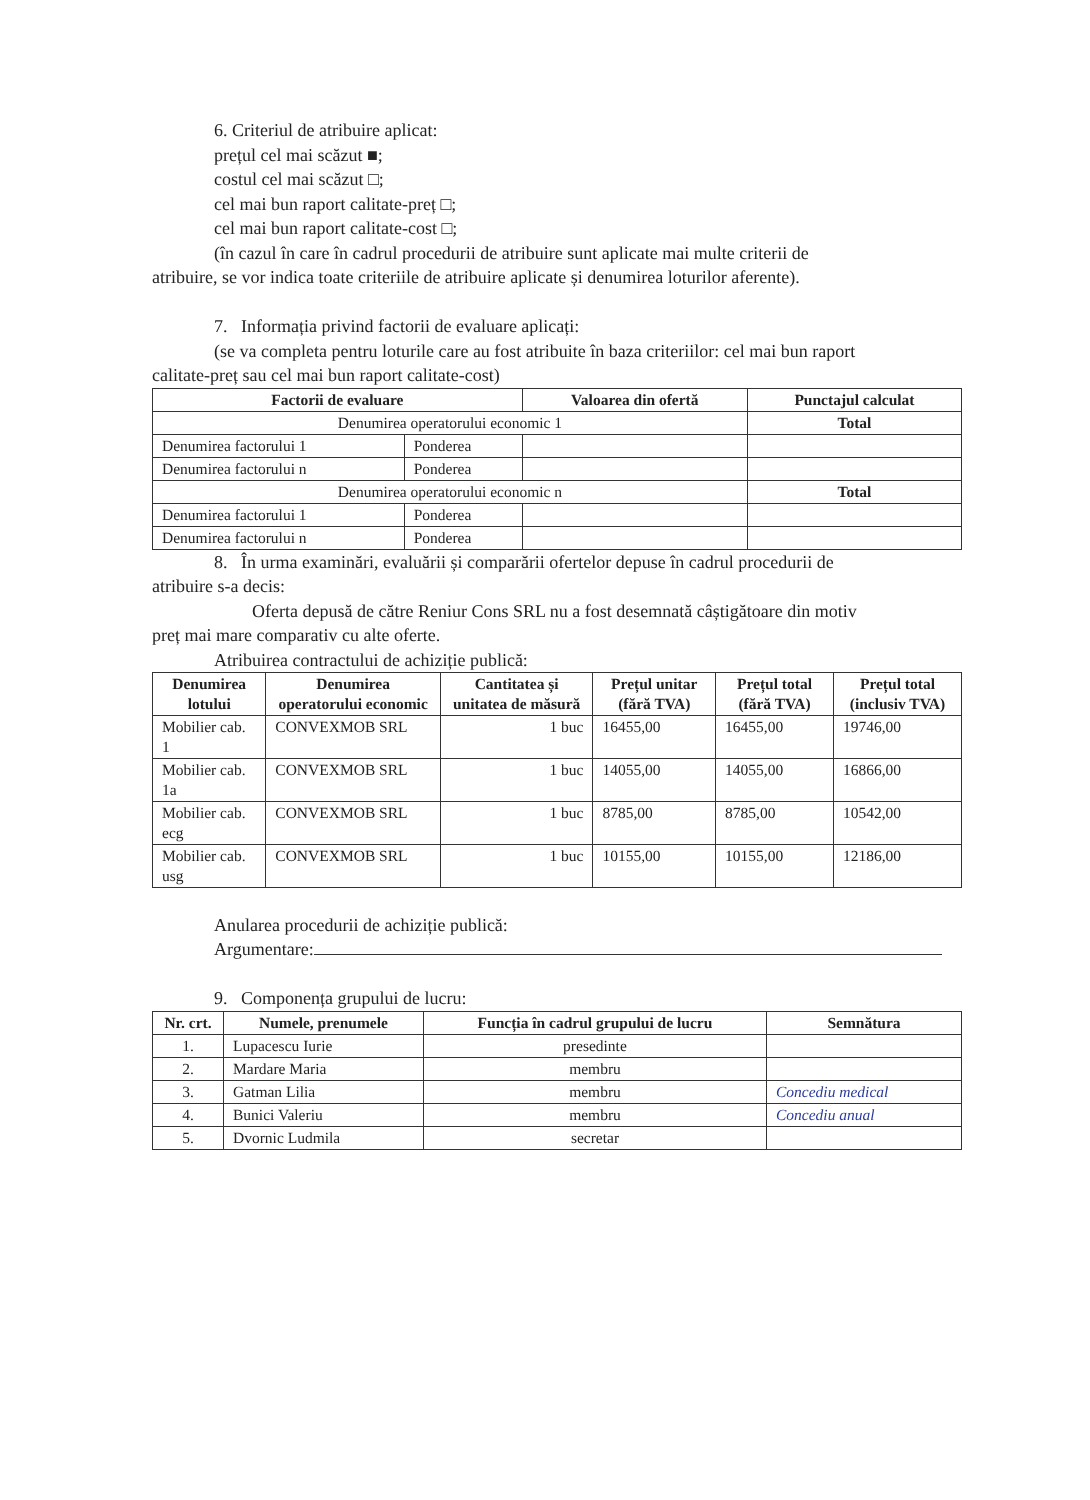6. Criteriul de atribuire aplicat:
prețul cel mai scăzut ■;
costul cel mai scăzut □;
cel mai bun raport calitate-preț □;
cel mai bun raport calitate-cost □;
(în cazul în care în cadrul procedurii de atribuire sunt aplicate mai multe criterii de
atribuire, se vor indica toate criteriile de atribuire aplicate și denumirea loturilor aferente).
7. Informația privind factorii de evaluare aplicați:
(se va completa pentru loturile care au fost atribuite în baza criteriilor: cel mai bun raport
calitate-preț sau cel mai bun raport calitate-cost)
| Factorii de evaluare | | Valoarea din ofertă | Punctajul calculat |
| --- | --- | --- | --- |
| Denumirea operatorului economic 1 | | | Total |
| Denumirea factorului 1 | Ponderea | | |
| Denumirea factorului n | Ponderea | | |
| Denumirea operatorului economic n | | | Total |
| Denumirea factorului 1 | Ponderea | | |
| Denumirea factorului n | Ponderea | | |
8. În urma examinări, evaluării și comparării ofertelor depuse în cadrul procedurii de
atribuire s-a decis:
Oferta depusă de către Reniur Cons SRL nu a fost desemnată câștigătoare din motiv
preț mai mare comparativ cu alte oferte.
Atribuirea contractului de achiziție publică:
| Denumirea lotului | Denumirea operatorului economic | Cantitatea și unitatea de măsură | Prețul unitar (fără TVA) | Prețul total (fără TVA) | Prețul total (inclusiv TVA) |
| --- | --- | --- | --- | --- | --- |
| Mobilier cab. 1 | CONVEXMOB SRL | 1 buc | 16455,00 | 16455,00 | 19746,00 |
| Mobilier cab. 1a | CONVEXMOB SRL | 1 buc | 14055,00 | 14055,00 | 16866,00 |
| Mobilier cab. ecg | CONVEXMOB SRL | 1 buc | 8785,00 | 8785,00 | 10542,00 |
| Mobilier cab. usg | CONVEXMOB SRL | 1 buc | 10155,00 | 10155,00 | 12186,00 |
Anularea procedurii de achiziție publică:
Argumentare:
9. Componența grupului de lucru:
| Nr. crt. | Numele, prenumele | Funcția în cadrul grupului de lucru | Semnătura |
| --- | --- | --- | --- |
| 1. | Lupacescu Iurie | presedinte | |
| 2. | Mardare Maria | membru | |
| 3. | Gatman Lilia | membru | Concediu medical |
| 4. | Bunici Valeriu | membru | Concediu anual |
| 5. | Dvornic Ludmila | secretar | |